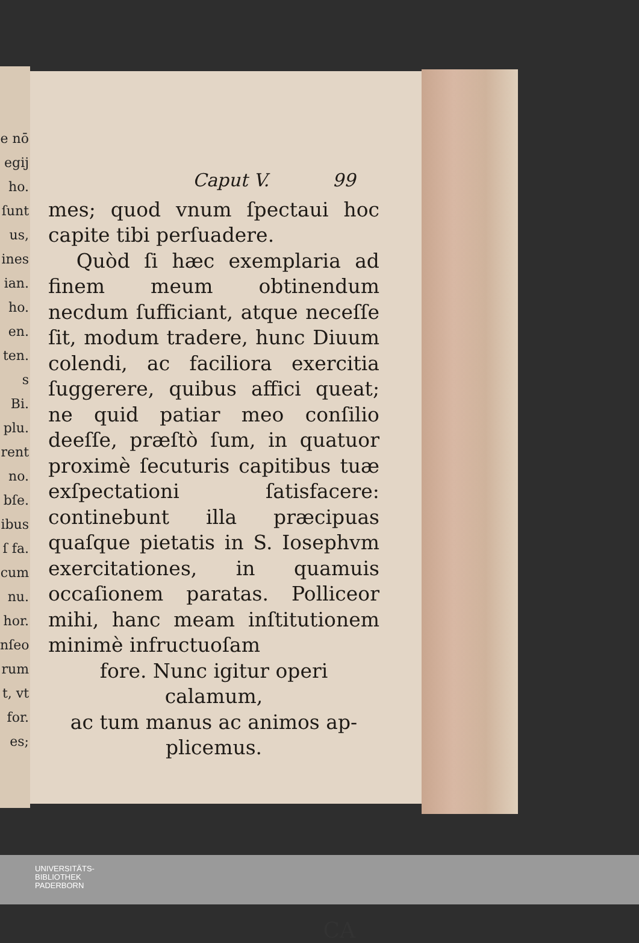e nō
egij
ho.
ſunt
us,
ines
ian.
ho.
en.
ten.
s Bi.
plu.
rent
no.
bſe.
ibus
ſ fa.
cum
nu.
hor.
nſeo
rum
t, vt
for.
es;
Caput V. 99
mes; quod vnum ſpectaui hoc capite tibi perſuadere.
Quòd ſi hæc exemplaria ad finem meum obtinendum necdum ſufficiant, atque neceſſe ſit, modum tradere, hunc Diuum colendi, ac faciliora exercitia ſuggerere, quibus affici queat; ne quid patiar meo conſilio deeſſe, præſtò ſum, in quatuor proximè ſecuturis capitibus tuæ exſpectationi ſatisfacere: continebunt illa præcipuas quaſque pietatis in S. Iosephvm exercitationes, in quamuis occaſionem paratas. Polliceor mihi, hanc meam inſtitutionem minimè infructuoſam
fore. Nunc igitur operi calamum,
ac tum manus ac animos ap-
plicemus.
CA
UNIVERSITÄTS-
BIBLIOTHEK
PADERBORN